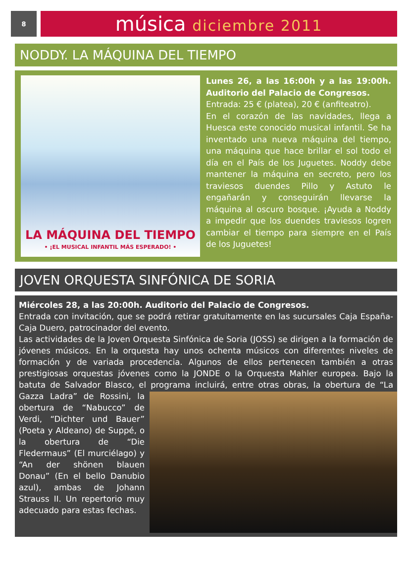8
música diciembre 2011
NODDY. LA MÁQUINA DEL TIEMPO
LA MÁQUINA DEL TIEMPO
• ¡EL MUSICAL INFANTIL MÁS ESPERADO! •
Lunes 26, a las 16:00h y a las 19:00h. Auditorio del Palacio de Congresos.
Entrada: 25 € (platea), 20 € (anfiteatro).
En el corazón de las navidades, llega a Huesca este conocido musical infantil. Se ha inventado una nueva máquina del tiempo, una máquina que hace brillar el sol todo el día en el País de los Juguetes. Noddy debe mantener la máquina en secreto, pero los traviesos duendes Pillo y Astuto le engañarán y conseguirán llevarse la máquina al oscuro bosque. ¡Ayuda a Noddy a impedir que los duendes traviesos logren cambiar el tiempo para siempre en el País de los Juguetes!
JOVEN ORQUESTA SINFÓNICA DE SORIA
Miércoles 28, a las 20:00h. Auditorio del Palacio de Congresos.
Entrada con invitación, que se podrá retirar gratuitamente en las sucursales Caja España-Caja Duero, patrocinador del evento.
Las actividades de la Joven Orquesta Sinfónica de Soria (JOSS) se dirigen a la formación de jóvenes músicos. En la orquesta hay unos ochenta músicos con diferentes niveles de formación y de variada procedencia. Algunos de ellos pertenecen también a otras prestigiosas orquestas jóvenes como la JONDE o la Orquesta Mahler europea. Bajo la batuta de Salvador Blasco, el programa incluirá, entre otras obras, la obertura de “La
Gazza Ladra” de Rossini, la obertura de “Nabucco” de Verdi, “Dichter und Bauer” (Poeta y Aldeano) de Suppé, o la obertura de “Die Fledermaus” (El murciélago) y “An der shönen blauen Donau” (En el bello Danubio azul), ambas de Johann Strauss II. Un repertorio muy adecuado para estas fechas.